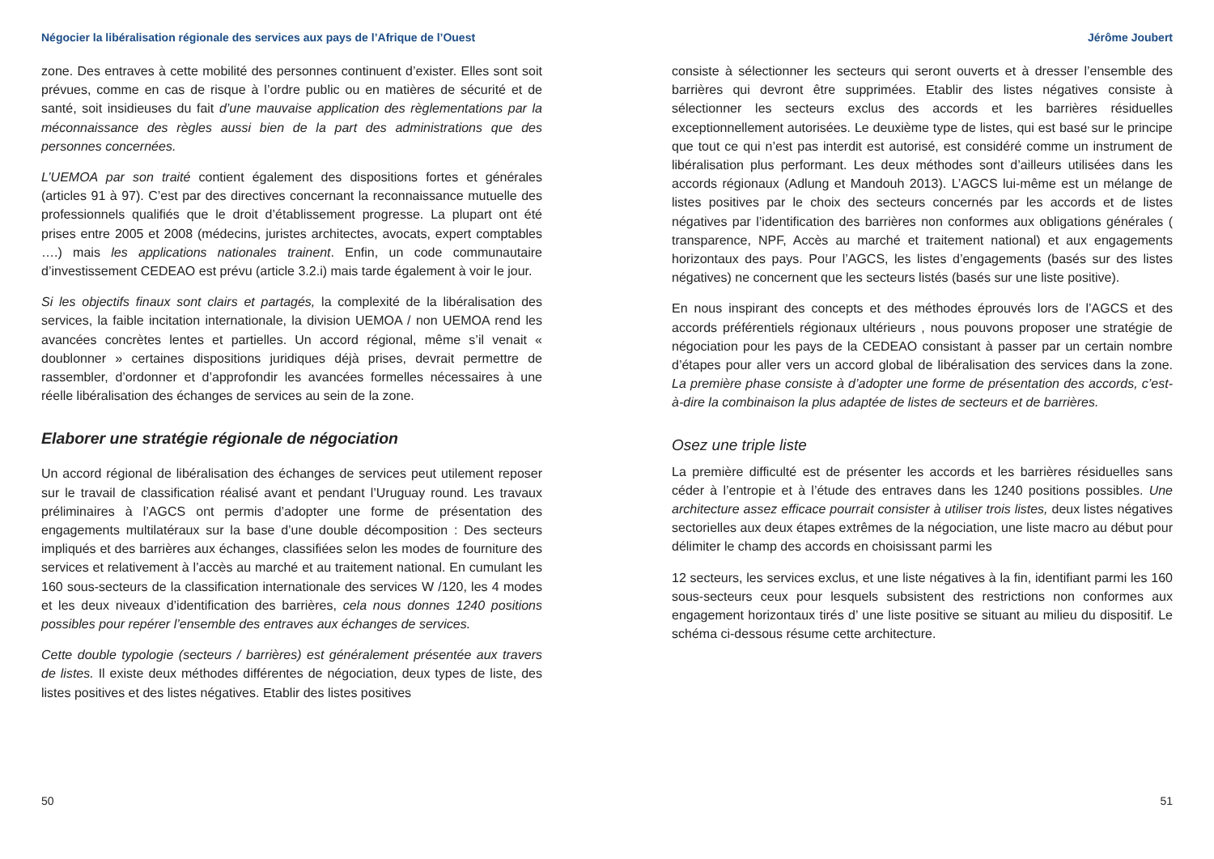Négocier la libéralisation régionale des services aux pays de l’Afrique de l’Ouest
zone. Des entraves à cette mobilité des personnes continuent d’exister. Elles sont soit prévues, comme en cas de risque à l’ordre public ou en matières de sécurité et de santé, soit insidieuses du fait d’une mauvaise application des règlementations par la méconnaissance des règles aussi bien de la part des administrations que des personnes concernées.
L’UEMOA par son traité contient également des dispositions fortes et générales (articles 91 à 97). C’est par des directives concernant la reconnaissance mutuelle des professionnels qualifiés que le droit d’établissement progresse. La plupart ont été prises entre 2005 et 2008 (médecins, juristes architectes, avocats, expert comptables ….) mais les applications nationales trainent. Enfin, un code communautaire d’investissement CEDEAO est prévu (article 3.2.i) mais tarde également à voir le jour.
Si les objectifs finaux sont clairs et partagés, la complexité de la libéralisation des services, la faible incitation internationale, la division UEMOA / non UEMOA rend les avancées concrètes lentes et partielles. Un accord régional, même s’il venait « doublonner » certaines dispositions juridiques déjà prises, devrait permettre de rassembler, d’ordonner et d’approfondir les avancées formelles nécessaires à une réelle libéralisation des échanges de services au sein de la zone.
Elaborer une stratégie régionale de négociation
Un accord régional de libéralisation des échanges de services peut utilement reposer sur le travail de classification réalisé avant et pendant l’Uruguay round. Les travaux préliminaires à l’AGCS ont permis d’adopter une forme de présentation des engagements multilatéraux sur la base d’une double décomposition : Des secteurs impliqués et des barrières aux échanges, classifiées selon les modes de fourniture des services et relativement à l’accès au marché et au traitement national. En cumulant les 160 sous-secteurs de la classification internationale des services W /120, les 4 modes et les deux niveaux d’identification des barrières, cela nous donnes 1240 positions possibles pour repérer l’ensemble des entraves aux échanges de services.
Cette double typologie (secteurs / barrières) est généralement présentée aux travers de listes. Il existe deux méthodes différentes de négociation, deux types de liste, des listes positives et des listes négatives. Etablir des listes positives
50
Jérôme Joubert
consiste à sélectionner les secteurs qui seront ouverts et à dresser l’ensemble des barrières qui devront être supprimées. Etablir des listes négatives consiste à sélectionner les secteurs exclus des accords et les barrières résiduelles exceptionnellement autorisées. Le deuxième type de listes, qui est basé sur le principe que tout ce qui n’est pas interdit est autorisé, est considéré comme un instrument de libéralisation plus performant. Les deux méthodes sont d’ailleurs utilisées dans les accords régionaux (Adlung et Mandouh 2013). L’AGCS lui-même est un mélange de listes positives par le choix des secteurs concernés par les accords et de listes négatives par l’identification des barrières non conformes aux obligations générales ( transparence, NPF, Accès au marché et traitement national) et aux engagements horizontaux des pays. Pour l’AGCS, les listes d’engagements (basés sur des listes négatives) ne concernent que les secteurs listés (basés sur une liste positive).
En nous inspirant des concepts et des méthodes éprouvés lors de l’AGCS et des accords préférentiels régionaux ultérieurs , nous pouvons proposer une stratégie de négociation pour les pays de la CEDEAO consistant à passer par un certain nombre d’étapes pour aller vers un accord global de libéralisation des services dans la zone. La première phase consiste à d’adopter une forme de présentation des accords, c’est-à-dire la combinaison la plus adaptée de listes de secteurs et de barrières.
Osez une triple liste
La première difficulté est de présenter les accords et les barrières résiduelles sans céder à l’entropie et à l’étude des entraves dans les 1240 positions possibles. Une architecture assez efficace pourrait consister à utiliser trois listes, deux listes négatives sectorielles aux deux étapes extrêmes de la négociation, une liste macro au début pour délimiter le champ des accords en choisissant parmi les
12 secteurs, les services exclus, et une liste négatives à la fin, identifiant parmi les 160 sous-secteurs ceux pour lesquels subsistent des restrictions non conformes aux engagement horizontaux tirés d’ une liste positive se situant au milieu du dispositif. Le schéma ci-dessous résume cette architecture.
51